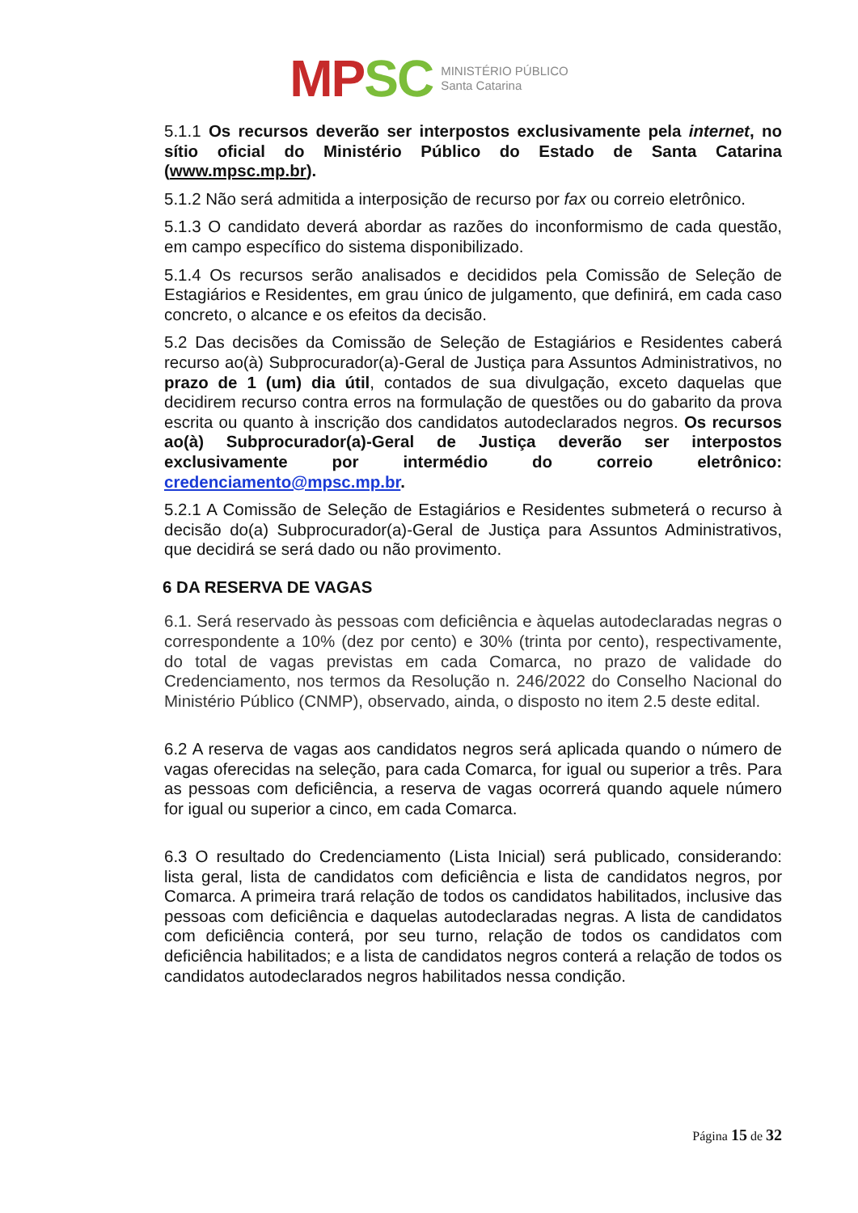MP SC
MINISTÉRIO PÚBLICO
Santa Catarina
5.1.1 Os recursos deverão ser interpostos exclusivamente pela internet, no sítio oficial do Ministério Público do Estado de Santa Catarina (www.mpsc.mp.br).
5.1.2 Não será admitida a interposição de recurso por fax ou correio eletrônico.
5.1.3 O candidato deverá abordar as razões do inconformismo de cada questão, em campo específico do sistema disponibilizado.
5.1.4 Os recursos serão analisados e decididos pela Comissão de Seleção de Estagiários e Residentes, em grau único de julgamento, que definirá, em cada caso concreto, o alcance e os efeitos da decisão.
5.2 Das decisões da Comissão de Seleção de Estagiários e Residentes caberá recurso ao(à) Subprocurador(a)-Geral de Justiça para Assuntos Administrativos, no prazo de 1 (um) dia útil, contados de sua divulgação, exceto daquelas que decidirem recurso contra erros na formulação de questões ou do gabarito da prova escrita ou quanto à inscrição dos candidatos autodeclarados negros. Os recursos ao(à) Subprocurador(a)-Geral de Justiça deverão ser interpostos exclusivamente por intermédio do correio eletrônico: credenciamento@mpsc.mp.br.
5.2.1 A Comissão de Seleção de Estagiários e Residentes submeterá o recurso à decisão do(a) Subprocurador(a)-Geral de Justiça para Assuntos Administrativos, que decidirá se será dado ou não provimento.
6 DA RESERVA DE VAGAS
6.1. Será reservado às pessoas com deficiência e àquelas autodeclaradas negras o correspondente a 10% (dez por cento) e 30% (trinta por cento), respectivamente, do total de vagas previstas em cada Comarca, no prazo de validade do Credenciamento, nos termos da Resolução n. 246/2022 do Conselho Nacional do Ministério Público (CNMP), observado, ainda, o disposto no item 2.5 deste edital.
6.2 A reserva de vagas aos candidatos negros será aplicada quando o número de vagas oferecidas na seleção, para cada Comarca, for igual ou superior a três. Para as pessoas com deficiência, a reserva de vagas ocorrerá quando aquele número for igual ou superior a cinco, em cada Comarca.
6.3 O resultado do Credenciamento (Lista Inicial) será publicado, considerando: lista geral, lista de candidatos com deficiência e lista de candidatos negros, por Comarca. A primeira trará relação de todos os candidatos habilitados, inclusive das pessoas com deficiência e daquelas autodeclaradas negras. A lista de candidatos com deficiência conterá, por seu turno, relação de todos os candidatos com deficiência habilitados; e a lista de candidatos negros conterá a relação de todos os candidatos autodeclarados negros habilitados nessa condição.
Página 15 de 32